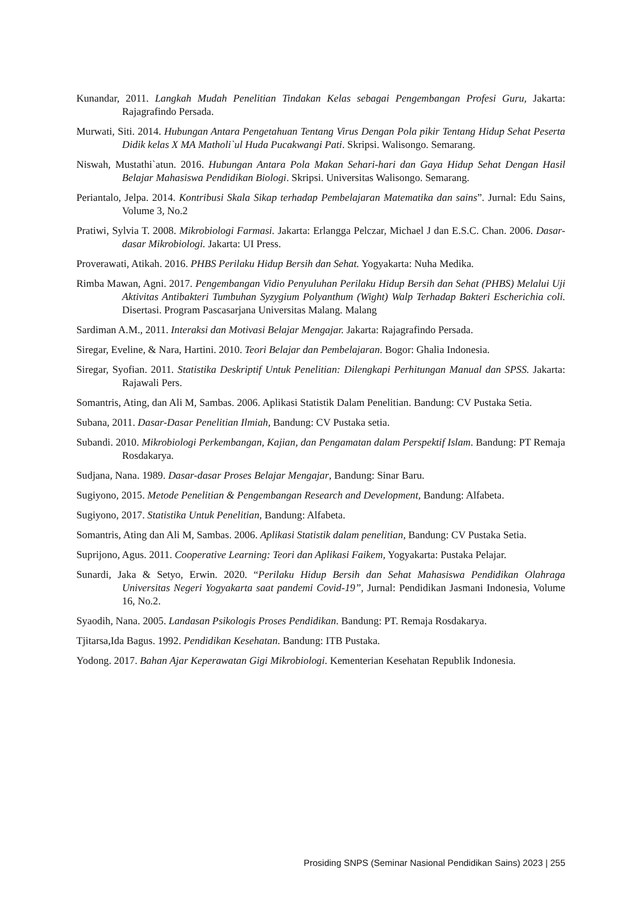Kunandar, 2011. Langkah Mudah Penelitian Tindakan Kelas sebagai Pengembangan Profesi Guru, Jakarta: Rajagrafindo Persada.
Murwati, Siti. 2014. Hubungan Antara Pengetahuan Tentang Virus Dengan Pola pikir Tentang Hidup Sehat Peserta Didik kelas X MA Matholi`ul Huda Pucakwangi Pati. Skripsi. Walisongo. Semarang.
Niswah, Mustathi`atun. 2016. Hubungan Antara Pola Makan Sehari-hari dan Gaya Hidup Sehat Dengan Hasil Belajar Mahasiswa Pendidikan Biologi. Skripsi. Universitas Walisongo. Semarang.
Periantalo, Jelpa. 2014. Kontribusi Skala Sikap terhadap Pembelajaran Matematika dan sains”. Jurnal: Edu Sains, Volume 3, No.2
Pratiwi, Sylvia T. 2008. Mikrobiologi Farmasi. Jakarta: Erlangga Pelczar, Michael J dan E.S.C. Chan. 2006. Dasar-dasar Mikrobiologi. Jakarta: UI Press.
Proverawati, Atikah. 2016. PHBS Perilaku Hidup Bersih dan Sehat. Yogyakarta: Nuha Medika.
Rimba Mawan, Agni. 2017. Pengembangan Vidio Penyuluhan Perilaku Hidup Bersih dan Sehat (PHBS) Melalui Uji Aktivitas Antibakteri Tumbuhan Syzygium Polyanthum (Wight) Walp Terhadap Bakteri Escherichia coli. Disertasi. Program Pascasarjana Universitas Malang. Malang
Sardiman A.M., 2011. Interaksi dan Motivasi Belajar Mengajar. Jakarta: Rajagrafindo Persada.
Siregar, Eveline, & Nara, Hartini. 2010. Teori Belajar dan Pembelajaran. Bogor: Ghalia Indonesia.
Siregar, Syofian. 2011. Statistika Deskriptif Untuk Penelitian: Dilengkapi Perhitungan Manual dan SPSS. Jakarta: Rajawali Pers.
Somantris, Ating, dan Ali M, Sambas. 2006. Aplikasi Statistik Dalam Penelitian. Bandung: CV Pustaka Setia.
Subana, 2011. Dasar-Dasar Penelitian Ilmiah, Bandung: CV Pustaka setia.
Subandi. 2010. Mikrobiologi Perkembangan, Kajian, dan Pengamatan dalam Perspektif Islam. Bandung: PT Remaja Rosdakarya.
Sudjana, Nana. 1989. Dasar-dasar Proses Belajar Mengajar, Bandung: Sinar Baru.
Sugiyono, 2015. Metode Penelitian & Pengembangan Research and Development, Bandung: Alfabeta.
Sugiyono, 2017. Statistika Untuk Penelitian, Bandung: Alfabeta.
Somantris, Ating dan Ali M, Sambas. 2006. Aplikasi Statistik dalam penelitian, Bandung: CV Pustaka Setia.
Suprijono, Agus. 2011. Cooperative Learning: Teori dan Aplikasi Faikem, Yogyakarta: Pustaka Pelajar.
Sunardi, Jaka & Setyo, Erwin. 2020. “Perilaku Hidup Bersih dan Sehat Mahasiswa Pendidikan Olahraga Universitas Negeri Yogyakarta saat pandemi Covid-19”, Jurnal: Pendidikan Jasmani Indonesia, Volume 16, No.2.
Syaodih, Nana. 2005. Landasan Psikologis Proses Pendidikan. Bandung: PT. Remaja Rosdakarya.
Tjitarsa,Ida Bagus. 1992. Pendidikan Kesehatan. Bandung: ITB Pustaka.
Yodong. 2017. Bahan Ajar Keperawatan Gigi Mikrobiologi. Kementerian Kesehatan Republik Indonesia.
Prosiding SNPS (Seminar Nasional Pendidikan Sains) 2023 | 255